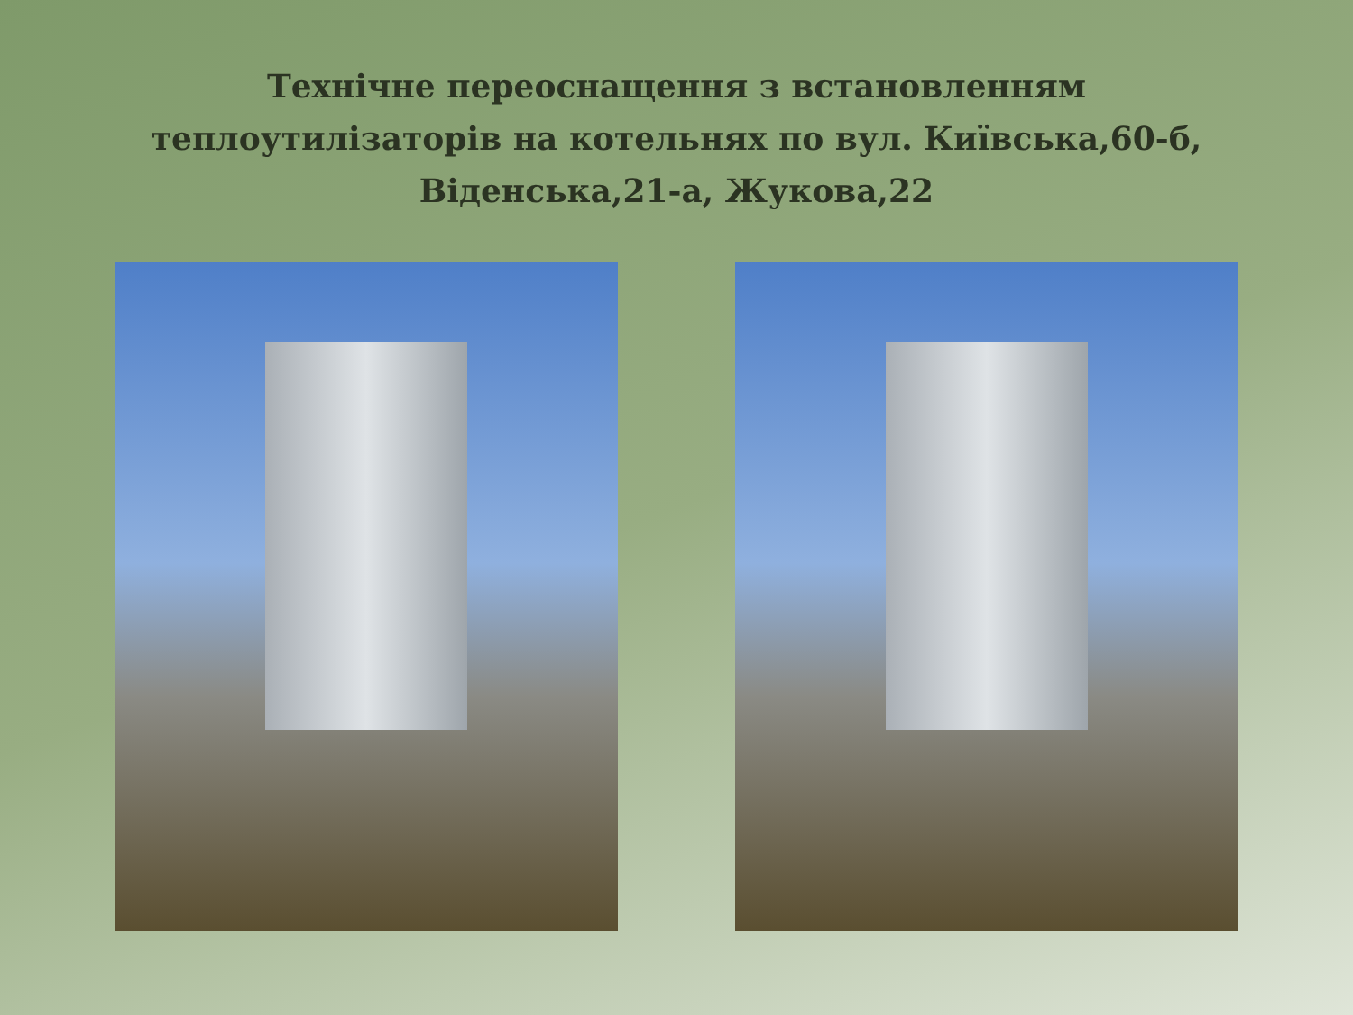Технічне переоснащення з встановленням теплоутилізаторів на котельнях по вул. Київська,60-б, Віденська,21-а, Жукова,22